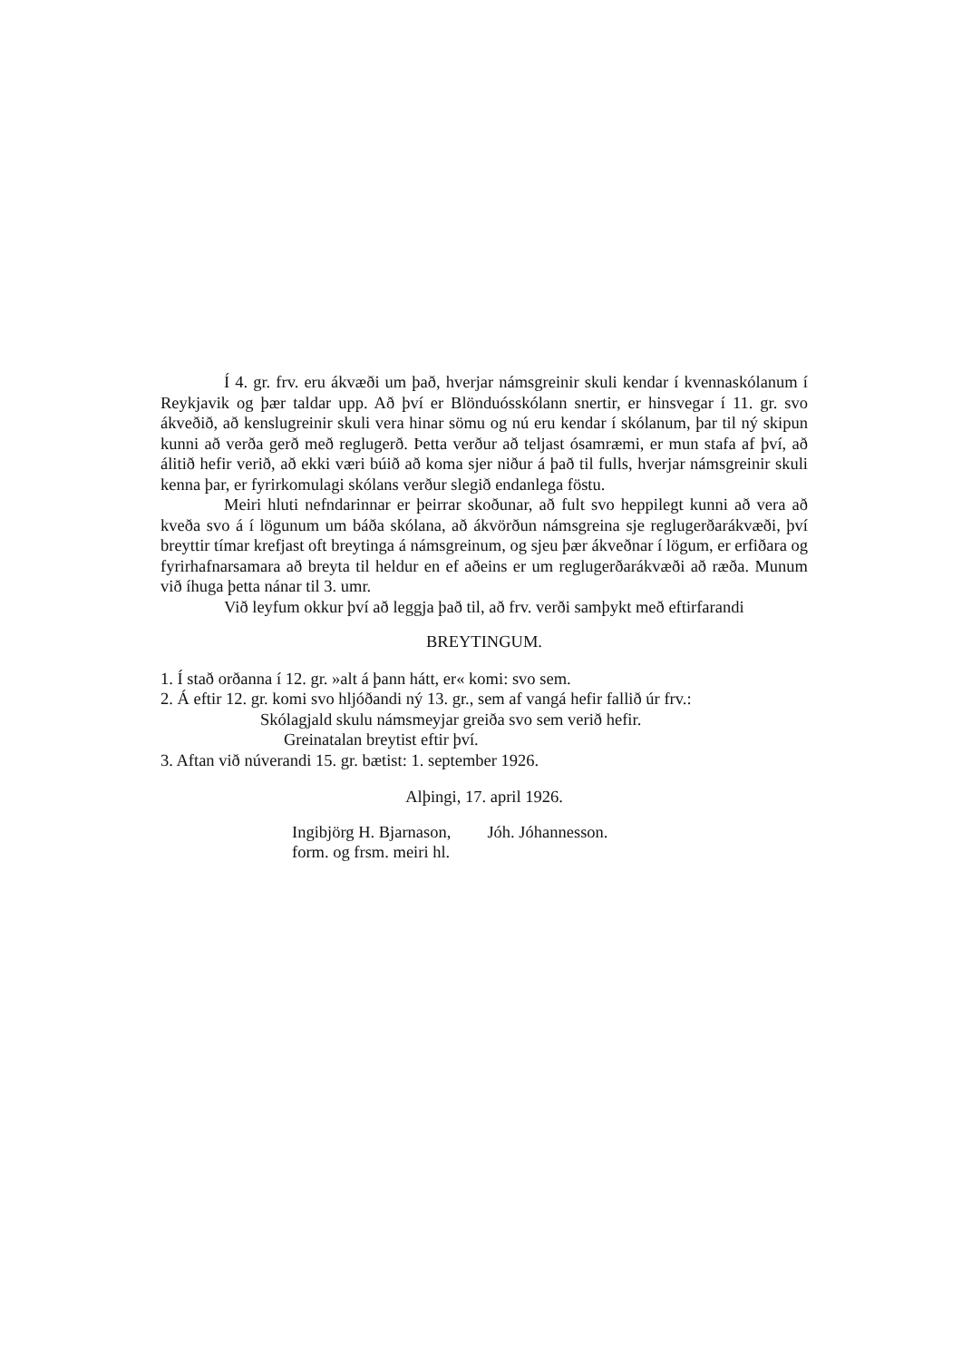Í 4. gr. frv. eru ákvæði um það, hverjar námsgreinir skuli kendar í kvennaskólanum í Reykjavik og þær taldar upp. Að því er Blönduósskólann snertir, er hinsvegar í 11. gr. svo ákveðið, að kenslugreinir skuli vera hinar sömu og nú eru kendar í skólanum, þar til ný skipun kunni að verða gerð með reglugerð. Þetta verður að teljast ósamræmi, er mun stafa af því, að álitið hefir verið, að ekki væri búið að koma sjer niður á það til fulls, hverjar námsgreinir skuli kenna þar, er fyrirkomulagi skólans verður slegið endanlega föstu.
Meiri hluti nefndarinnar er þeirrar skoðunar, að fult svo heppilegt kunni að vera að kveða svo á í lögunum um báða skólana, að ákvörðun námsgreina sje reglugerðarákvæði, því breyttir tímar krefjast oft breytinga á námsgreinum, og sjeu þær ákveðnar í lögum, er erfiðara og fyrirhafnarsamara að breyta til heldur en ef aðeins er um reglugerðarákvæði að ræða. Munum við íhuga þetta nánar til 3. umr.
Við leyfum okkur því að leggja það til, að frv. verði samþykt með eftirfarandi
BREYTINGUM.
1. Í stað orðanna í 12. gr. »alt á þann hátt, er« komi: svo sem.
2. Á eftir 12. gr. komi svo hljóðandi ný 13. gr., sem af vangá hefir fallið úr frv.:
Skólagjald skulu námsmeyjar greiða svo sem verið hefir.
Greinatalan breytist eftir því.
3. Aftan við núverandi 15. gr. bætist: 1. september 1926.
Alþingi, 17. april 1926.
Ingibjörg H. Bjarnason,
form. og frsm. meiri hl.
Jóh. Jóhannesson.